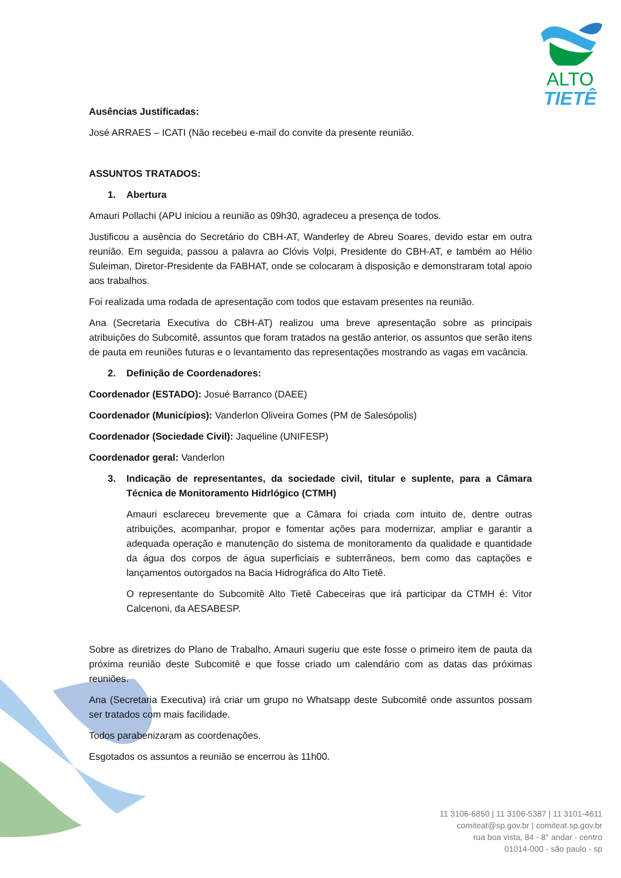ALTO
TIETÊ
Ausências Justificadas:
José ARRAES – ICATI (Não recebeu e-mail do convite da presente reunião.
ASSUNTOS TRATADOS:
1. Abertura
Amauri Pollachi (APU iniciou a reunião as 09h30, agradeceu a presença de todos.
Justificou a ausência do Secretário do CBH-AT, Wanderley de Abreu Soares, devido estar em outra reunião. Em seguida, passou a palavra ao Clóvis Volpi, Presidente do CBH-AT, e também ao Hélio Suleiman, Diretor-Presidente da FABHAT, onde se colocaram à disposição e demonstraram total apoio aos trabalhos.
Foi realizada uma rodada de apresentação com todos que estavam presentes na reunião.
Ana (Secretaria Executiva do CBH-AT) realizou uma breve apresentação sobre as principais atribuições do Subcomitê, assuntos que foram tratados na gestão anterior, os assuntos que serão itens de pauta em reuniões futuras e o levantamento das representações mostrando as vagas em vacância.
2. Definição de Coordenadores:
Coordenador (ESTADO): Josué Barranco (DAEE)
Coordenador (Municípios): Vanderlon Oliveira Gomes (PM de Salesópolis)
Coordenador (Sociedade Civil): Jaqueline (UNIFESP)
Coordenador geral: Vanderlon
3. Indicação de representantes, da sociedade civil, titular e suplente, para a Câmara Técnica de Monitoramento Hidrlógico (CTMH)
Amauri esclareceu brevemente que a Câmara foi criada com intuito de, dentre outras atribuições, acompanhar, propor e fomentar ações para modernizar, ampliar e garantir a adequada operação e manutenção do sistema de monitoramento da qualidade e quantidade da água dos corpos de água superficiais e subterrâneos, bem como das captações e lançamentos outorgados na Bacia Hidrográfica do Alto Tietê.
O representante do Subcomitê Alto Tietê Cabeceiras que irá participar da CTMH é: Vitor Calcenoni, da AESABESP.
Sobre as diretrizes do Plano de Trabalho, Amauri sugeriu que este fosse o primeiro item de pauta da próxima reunião deste Subcomitê e que fosse criado um calendário com as datas das próximas reuniões.
Ana (Secretaria Executiva) irá criar um grupo no Whatsapp deste Subcomitê onde assuntos possam ser tratados com mais facilidade.
Todos parabenizaram as coordenações.
Esgotados os assuntos a reunião se encerrou às 11h00.
11 3106-6850 | 11 3106-5387 | 11 3101-4611
comiteat@sp.gov.br | comiteat.sp.gov.br
rua boa vista, 84 - 8° andar - centro
01014-000 - são paulo - sp